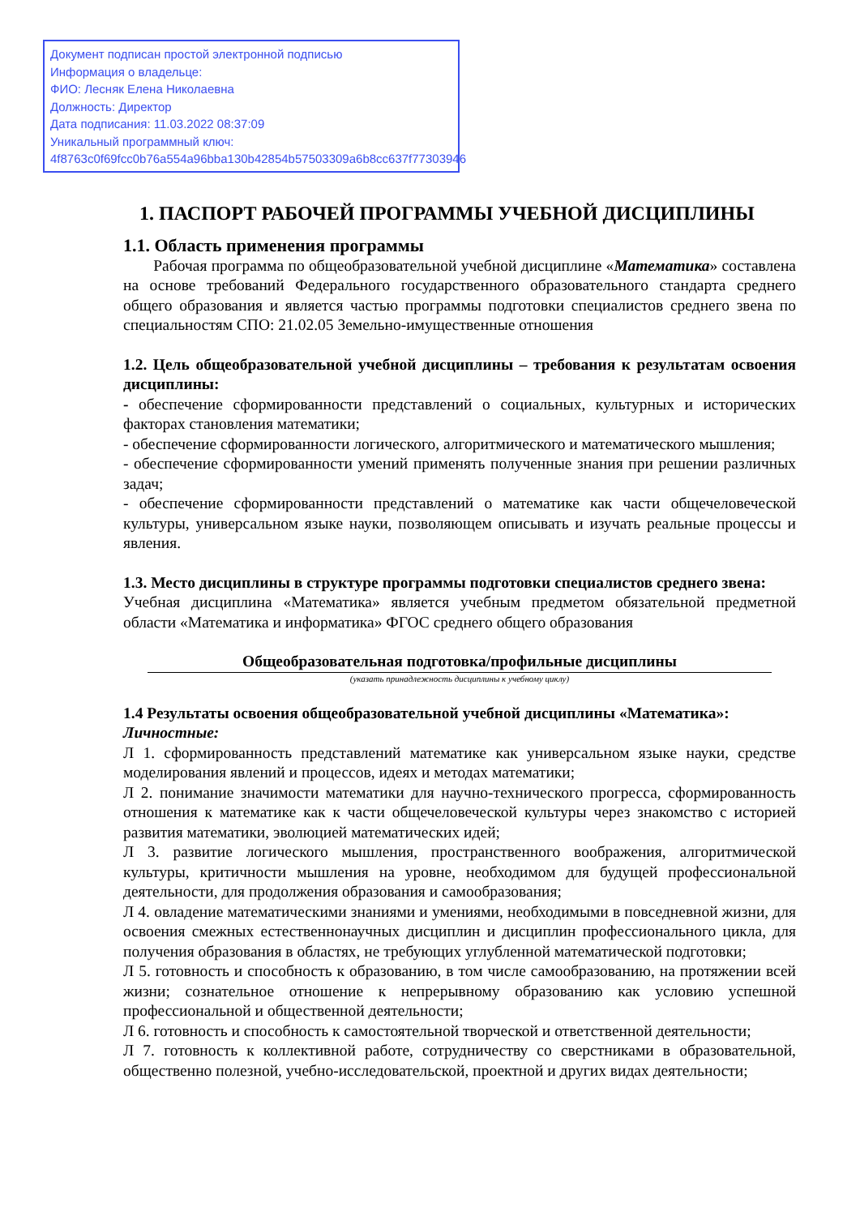Документ подписан простой электронной подписью
Информация о владельце:
ФИО: Лесняк Елена Николаевна
Должность: Директор
Дата подписания: 11.03.2022 08:37:09
Уникальный программный ключ:
4f8763c0f69fcc0b76a554a96bba130b42854b57503309a6b8cc637f77303946
1. ПАСПОРТ РАБОЧЕЙ ПРОГРАММЫ УЧЕБНОЙ ДИСЦИПЛИНЫ
1.1. Область применения программы
Рабочая программа по общеобразовательной учебной дисциплине «Математика» составлена на основе требований Федерального государственного образовательного стандарта среднего общего образования и является частью программы подготовки специалистов среднего звена по специальностям СПО: 21.02.05 Земельно-имущественные отношения
1.2. Цель общеобразовательной учебной дисциплины – требования к результатам освоения дисциплины:
- обеспечение сформированности представлений о социальных, культурных и исторических факторах становления математики;
- обеспечение сформированности логического, алгоритмического и математического мышления;
- обеспечение сформированности умений применять полученные знания при решении различных задач;
- обеспечение сформированности представлений о математике как части общечеловеческой культуры, универсальном языке науки, позволяющем описывать и изучать реальные процессы и явления.
1.3. Место дисциплины в структуре программы подготовки специалистов среднего звена:
Учебная дисциплина «Математика» является учебным предметом обязательной предметной области «Математика и информатика» ФГОС среднего общего образования
Общеобразовательная подготовка/профильные дисциплины
(указать принадлежность дисциплины к учебному циклу)
1.4 Результаты освоения общеобразовательной учебной дисциплины «Математика»:
Личностные:
Л 1. сформированность представлений математике как универсальном языке науки, средстве моделирования явлений и процессов, идеях и методах математики;
Л 2. понимание значимости математики для научно-технического прогресса, сформированность отношения к математике как к части общечеловеческой культуры через знакомство с историей развития математики, эволюцией математических идей;
Л 3. развитие логического мышления, пространственного воображения, алгоритмической культуры, критичности мышления на уровне, необходимом для будущей профессиональной деятельности, для продолжения образования и самообразования;
Л 4. овладение математическими знаниями и умениями, необходимыми в повседневной жизни, для освоения смежных естественнонаучных дисциплин и дисциплин профессионального цикла, для получения образования в областях, не требующих углубленной математической подготовки;
Л 5. готовность и способность к образованию, в том числе самообразованию, на протяжении всей жизни; сознательное отношение к непрерывному образованию как условию успешной профессиональной и общественной деятельности;
Л 6. готовность и способность к самостоятельной творческой и ответственной деятельности;
Л 7. готовность к коллективной работе, сотрудничеству со сверстниками в образовательной, общественно полезной, учебно-исследовательской, проектной и других видах деятельности;